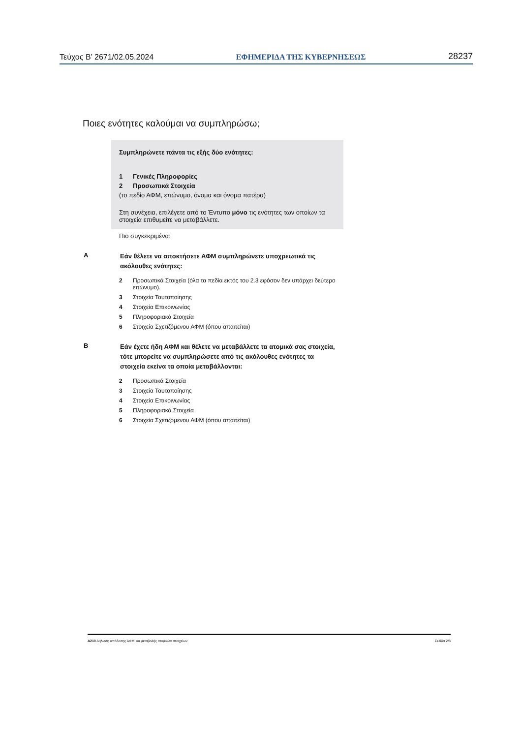Τεύχος Β’ 2671/02.05.2024 ΕΦΗΜΕΡΙΔΑ ΤΗΣ ΚΥΒΕΡΝΗΣΕΩΣ 28237
Ποιες ενότητες καλούμαι να συμπληρώσω;
Συμπληρώνετε πάντα τις εξής δύο ενότητες:
1 Γενικές Πληροφορίες
2 Προσωπικά Στοιχεία
(το πεδίο ΑΦΜ, επώνυμο, όνομα και όνομα πατέρα)
Στη συνέχεια, επιλέγετε από το Έντυπο μόνο τις ενότητες των οποίων τα στοιχεία επιθυμείτε να μεταβάλλετε.
Πιο συγκεκριμένα:
Α
Εάν θέλετε να αποκτήσετε ΑΦΜ συμπληρώνετε υποχρεωτικά τις ακόλουθες ενότητες:
2 Προσωπικά Στοιχεία (όλα τα πεδία εκτός του 2.3 εφόσον δεν υπάρχει δεύτερο επώνυμο).
3 Στοιχεία Ταυτοποίησης
4 Στοιχεία Επικοινωνίας
5 Πληροφοριακά Στοιχεία
6 Στοιχεία Σχετιζόμενου ΑΦΜ (όπου απαιτείται)
Β
Εάν έχετε ήδη ΑΦΜ και θέλετε να μεταβάλλετε τα ατομικά σας στοιχεία, τότε μπορείτε να συμπληρώσετε από τις ακόλουθες ενότητες τα στοιχεία εκείνα τα οποία μεταβάλλονται:
2 Προσωπικά Στοιχεία
3 Στοιχεία Ταυτοποίησης
4 Στοιχεία Επικοινωνίας
5 Πληροφοριακά Στοιχεία
6 Στοιχεία Σχετιζόμενου ΑΦΜ (όπου απαιτείται)
Δ210 Δήλωση απόδοσης ΑΦΜ και μεταβολής ατομικών στοιχείων Σελίδα 2/8